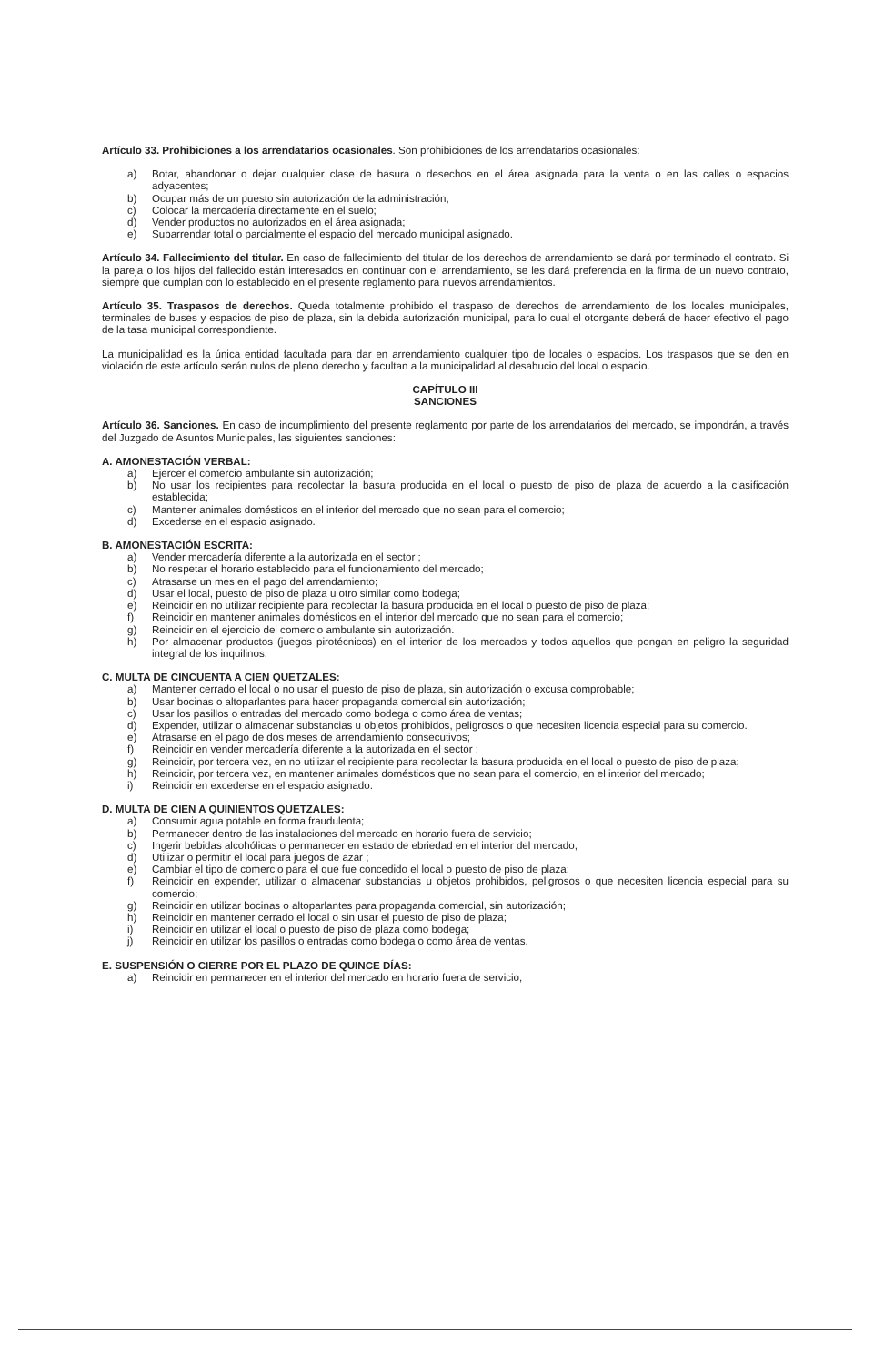Artículo 33. Prohibiciones a los arrendatarios ocasionales. Son prohibiciones de los arrendatarios ocasionales:
a) Botar, abandonar o dejar cualquier clase de basura o desechos en el área asignada para la venta o en las calles o espacios adyacentes;
b) Ocupar más de un puesto sin autorización de la administración;
c) Colocar la mercadería directamente en el suelo;
d) Vender productos no autorizados en el área asignada;
e) Subarrendar total o parcialmente el espacio del mercado municipal asignado.
Artículo 34. Fallecimiento del titular. En caso de fallecimiento del titular de los derechos de arrendamiento se dará por terminado el contrato. Si la pareja o los hijos del fallecido están interesados en continuar con el arrendamiento, se les dará preferencia en la firma de un nuevo contrato, siempre que cumplan con lo establecido en el presente reglamento para nuevos arrendamientos.
Artículo 35. Traspasos de derechos. Queda totalmente prohibido el traspaso de derechos de arrendamiento de los locales municipales, terminales de buses y espacios de piso de plaza, sin la debida autorización municipal, para lo cual el otorgante deberá de hacer efectivo el pago de la tasa municipal correspondiente.
La municipalidad es la única entidad facultada para dar en arrendamiento cualquier tipo de locales o espacios. Los traspasos que se den en violación de este artículo serán nulos de pleno derecho y facultan a la municipalidad al desahucio del local o espacio.
CAPÍTULO III
SANCIONES
Artículo 36. Sanciones. En caso de incumplimiento del presente reglamento por parte de los arrendatarios del mercado, se impondrán, a través del Juzgado de Asuntos Municipales, las siguientes sanciones:
A. AMONESTACIÓN VERBAL:
a) Ejercer el comercio ambulante sin autorización;
b) No usar los recipientes para recolectar la basura producida en el local o puesto de piso de plaza de acuerdo a la clasificación establecida;
c) Mantener animales domésticos en el interior del mercado que no sean para el comercio;
d) Excederse en el espacio asignado.
B. AMONESTACIÓN ESCRITA:
a) Vender mercadería diferente a la autorizada en el sector ;
b) No respetar el horario establecido para el funcionamiento del mercado;
c) Atrasarse un mes en el pago del arrendamiento;
d) Usar el local, puesto de piso de plaza u otro similar como bodega;
e) Reincidir en no utilizar recipiente para recolectar la basura producida en el local o puesto de piso de plaza;
f) Reincidir en mantener animales domésticos en el interior del mercado que no sean para el comercio;
g) Reincidir en el ejercicio del comercio ambulante sin autorización.
h) Por almacenar productos (juegos pirotécnicos) en el interior de los mercados y todos aquellos que pongan en peligro la seguridad integral de los inquilinos.
C. MULTA DE CINCUENTA A CIEN QUETZALES:
a) Mantener cerrado el local o no usar el puesto de piso de plaza, sin autorización o excusa comprobable;
b) Usar bocinas o altoparlantes para hacer propaganda comercial sin autorización;
c) Usar los pasillos o entradas del mercado como bodega o como área de ventas;
d) Expender, utilizar o almacenar substancias u objetos prohibidos, peligrosos o que necesiten licencia especial para su comercio.
e) Atrasarse en el pago de dos meses de arrendamiento consecutivos;
f) Reincidir en vender mercadería diferente a la autorizada en el sector ;
g) Reincidir, por tercera vez, en no utilizar el recipiente para recolectar la basura producida en el local o puesto de piso de plaza;
h) Reincidir, por tercera vez, en mantener animales domésticos que no sean para el comercio, en el interior del mercado;
i) Reincidir en excederse en el espacio asignado.
D. MULTA DE CIEN A QUINIENTOS QUETZALES:
a) Consumir agua potable en forma fraudulenta;
b) Permanecer dentro de las instalaciones del mercado en horario fuera de servicio;
c) Ingerir bebidas alcohólicas o permanecer en estado de ebriedad en el interior del mercado;
d) Utilizar o permitir el local para juegos de azar ;
e) Cambiar el tipo de comercio para el que fue concedido el local o puesto de piso de plaza;
f) Reincidir en expender, utilizar o almacenar substancias u objetos prohibidos, peligrosos o que necesiten licencia especial para su comercio;
g) Reincidir en utilizar bocinas o altoparlantes para propaganda comercial, sin autorización;
h) Reincidir en mantener cerrado el local o sin usar el puesto de piso de plaza;
i) Reincidir en utilizar el local o puesto de piso de plaza como bodega;
j) Reincidir en utilizar los pasillos o entradas como bodega o como área de ventas.
E. SUSPENSIÓN O CIERRE POR EL PLAZO DE QUINCE DÍAS:
a) Reincidir en permanecer en el interior del mercado en horario fuera de servicio;